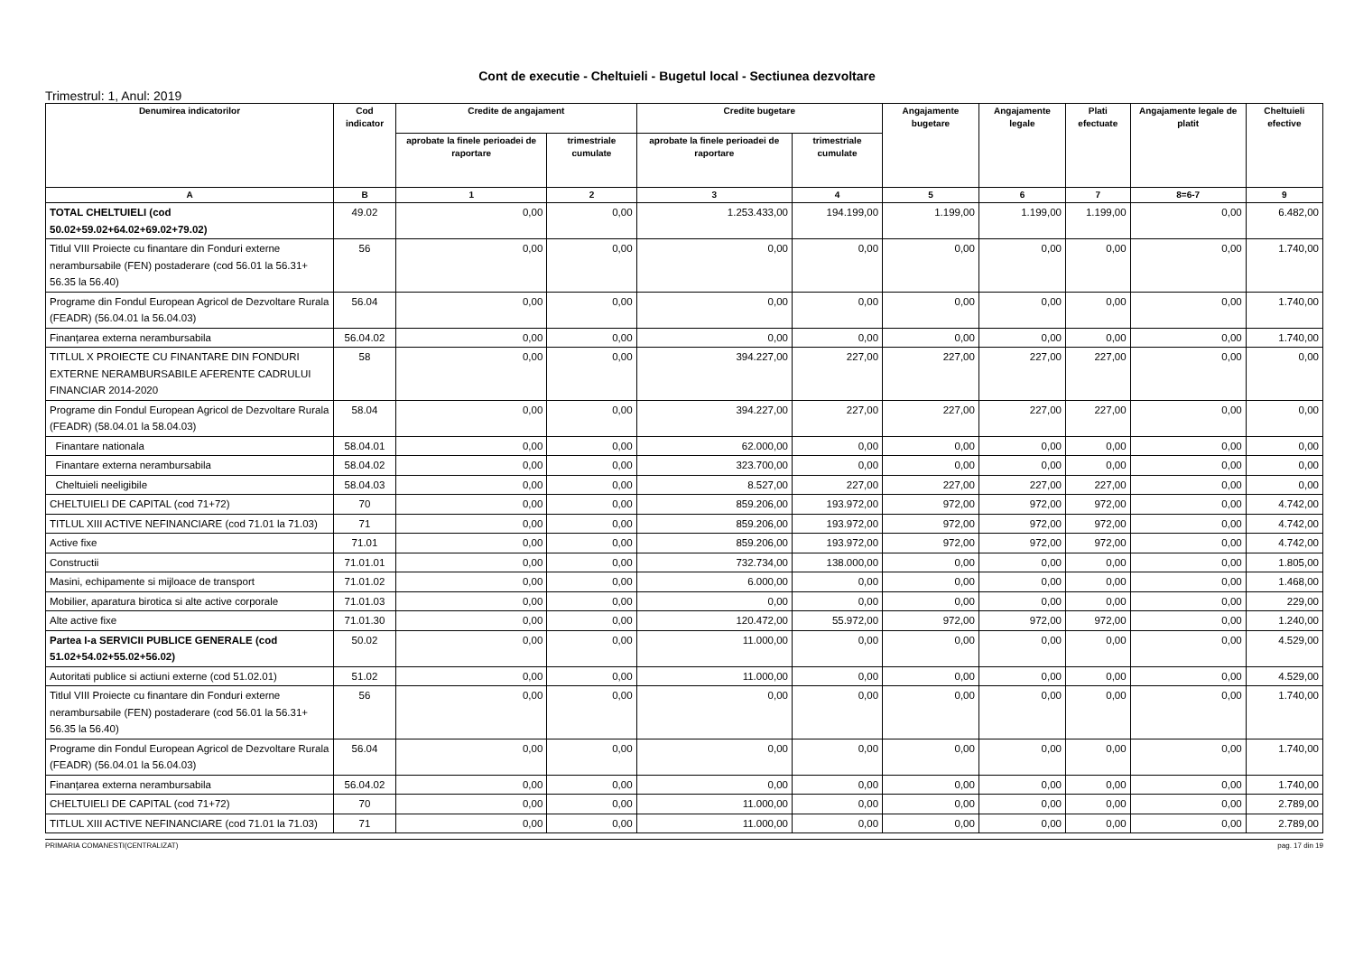Cont de executie - Cheltuieli - Bugetul local - Sectiunea dezvoltare
Trimestrul: 1, Anul: 2019
| Denumirea indicatorilor | Cod indicator | Credite de angajament | | Credite bugetare | | Angajamente bugetare | Angajamente legale | Plati efectuate | Angajamente legale de platit | Cheltuieli efective |
| --- | --- | --- | --- | --- | --- | --- | --- | --- | --- | --- |
| | | aprobate la finele perioadei de raportare | trimestriale cumulate | aprobate la finele perioadei de raportare | trimestriale cumulate | | | | | |
| A | B | 1 | 2 | 3 | 4 | 5 | 6 | 7 | 8=6-7 | 9 |
| TOTAL CHELTUIELI (cod 50.02+59.02+64.02+69.02+79.02) | 49.02 | 0,00 | 0,00 | 1.253.433,00 | 194.199,00 | 1.199,00 | 1.199,00 | 1.199,00 | 0,00 | 6.482,00 |
| Titlul VIII Proiecte cu finantare din Fonduri externe nerambursabile (FEN) postaderare (cod 56.01 la 56.31+ 56.35 la 56.40) | 56 | 0,00 | 0,00 | 0,00 | 0,00 | 0,00 | 0,00 | 0,00 | 0,00 | 1.740,00 |
| Programe din Fondul European Agricol de Dezvoltare Rurala (FEADR) (56.04.01 la 56.04.03) | 56.04 | 0,00 | 0,00 | 0,00 | 0,00 | 0,00 | 0,00 | 0,00 | 0,00 | 1.740,00 |
| Finanțarea externa nerambursabila | 56.04.02 | 0,00 | 0,00 | 0,00 | 0,00 | 0,00 | 0,00 | 0,00 | 0,00 | 1.740,00 |
| TITLUL X PROIECTE CU FINANTARE DIN FONDURI EXTERNE NERAMBURSABILE AFERENTE CADRULUI FINANCIAR 2014-2020 | 58 | 0,00 | 0,00 | 394.227,00 | 227,00 | 227,00 | 227,00 | 227,00 | 0,00 | 0,00 |
| Programe din Fondul European Agricol de Dezvoltare Rurala (FEADR) (58.04.01 la 58.04.03) | 58.04 | 0,00 | 0,00 | 394.227,00 | 227,00 | 227,00 | 227,00 | 227,00 | 0,00 | 0,00 |
| Finantare nationala | 58.04.01 | 0,00 | 0,00 | 62.000,00 | 0,00 | 0,00 | 0,00 | 0,00 | 0,00 | 0,00 |
| Finantare externa nerambursabila | 58.04.02 | 0,00 | 0,00 | 323.700,00 | 0,00 | 0,00 | 0,00 | 0,00 | 0,00 | 0,00 |
| Cheltuieli neeligibile | 58.04.03 | 0,00 | 0,00 | 8.527,00 | 227,00 | 227,00 | 227,00 | 227,00 | 0,00 | 0,00 |
| CHELTUIELI DE CAPITAL (cod 71+72) | 70 | 0,00 | 0,00 | 859.206,00 | 193.972,00 | 972,00 | 972,00 | 972,00 | 0,00 | 4.742,00 |
| TITLUL XIII ACTIVE NEFINANCIARE (cod 71.01 la 71.03) | 71 | 0,00 | 0,00 | 859.206,00 | 193.972,00 | 972,00 | 972,00 | 972,00 | 0,00 | 4.742,00 |
| Active fixe | 71.01 | 0,00 | 0,00 | 859.206,00 | 193.972,00 | 972,00 | 972,00 | 972,00 | 0,00 | 4.742,00 |
| Constructii | 71.01.01 | 0,00 | 0,00 | 732.734,00 | 138.000,00 | 0,00 | 0,00 | 0,00 | 0,00 | 1.805,00 |
| Masini, echipamente si mijloace de transport | 71.01.02 | 0,00 | 0,00 | 6.000,00 | 0,00 | 0,00 | 0,00 | 0,00 | 0,00 | 1.468,00 |
| Mobilier, aparatura birotica si alte active corporale | 71.01.03 | 0,00 | 0,00 | 0,00 | 0,00 | 0,00 | 0,00 | 0,00 | 0,00 | 229,00 |
| Alte active fixe | 71.01.30 | 0,00 | 0,00 | 120.472,00 | 55.972,00 | 972,00 | 972,00 | 972,00 | 0,00 | 1.240,00 |
| Partea I-a SERVICII PUBLICE GENERALE (cod 51.02+54.02+55.02+56.02) | 50.02 | 0,00 | 0,00 | 11.000,00 | 0,00 | 0,00 | 0,00 | 0,00 | 0,00 | 4.529,00 |
| Autoritati publice si actiuni externe (cod 51.02.01) | 51.02 | 0,00 | 0,00 | 11.000,00 | 0,00 | 0,00 | 0,00 | 0,00 | 0,00 | 4.529,00 |
| Titlul VIII Proiecte cu finantare din Fonduri externe nerambursabile (FEN) postaderare (cod 56.01 la 56.31+ 56.35 la 56.40) | 56 | 0,00 | 0,00 | 0,00 | 0,00 | 0,00 | 0,00 | 0,00 | 0,00 | 1.740,00 |
| Programe din Fondul European Agricol de Dezvoltare Rurala (FEADR) (56.04.01 la 56.04.03) | 56.04 | 0,00 | 0,00 | 0,00 | 0,00 | 0,00 | 0,00 | 0,00 | 0,00 | 1.740,00 |
| Finanțarea externa nerambursabila | 56.04.02 | 0,00 | 0,00 | 0,00 | 0,00 | 0,00 | 0,00 | 0,00 | 0,00 | 1.740,00 |
| CHELTUIELI DE CAPITAL (cod 71+72) | 70 | 0,00 | 0,00 | 11.000,00 | 0,00 | 0,00 | 0,00 | 0,00 | 0,00 | 2.789,00 |
| TITLUL XIII ACTIVE NEFINANCIARE (cod 71.01 la 71.03) | 71 | 0,00 | 0,00 | 11.000,00 | 0,00 | 0,00 | 0,00 | 0,00 | 0,00 | 2.789,00 |
PRIMARIA COMANESTI(CENTRALIZAT) pag. 17 din 19